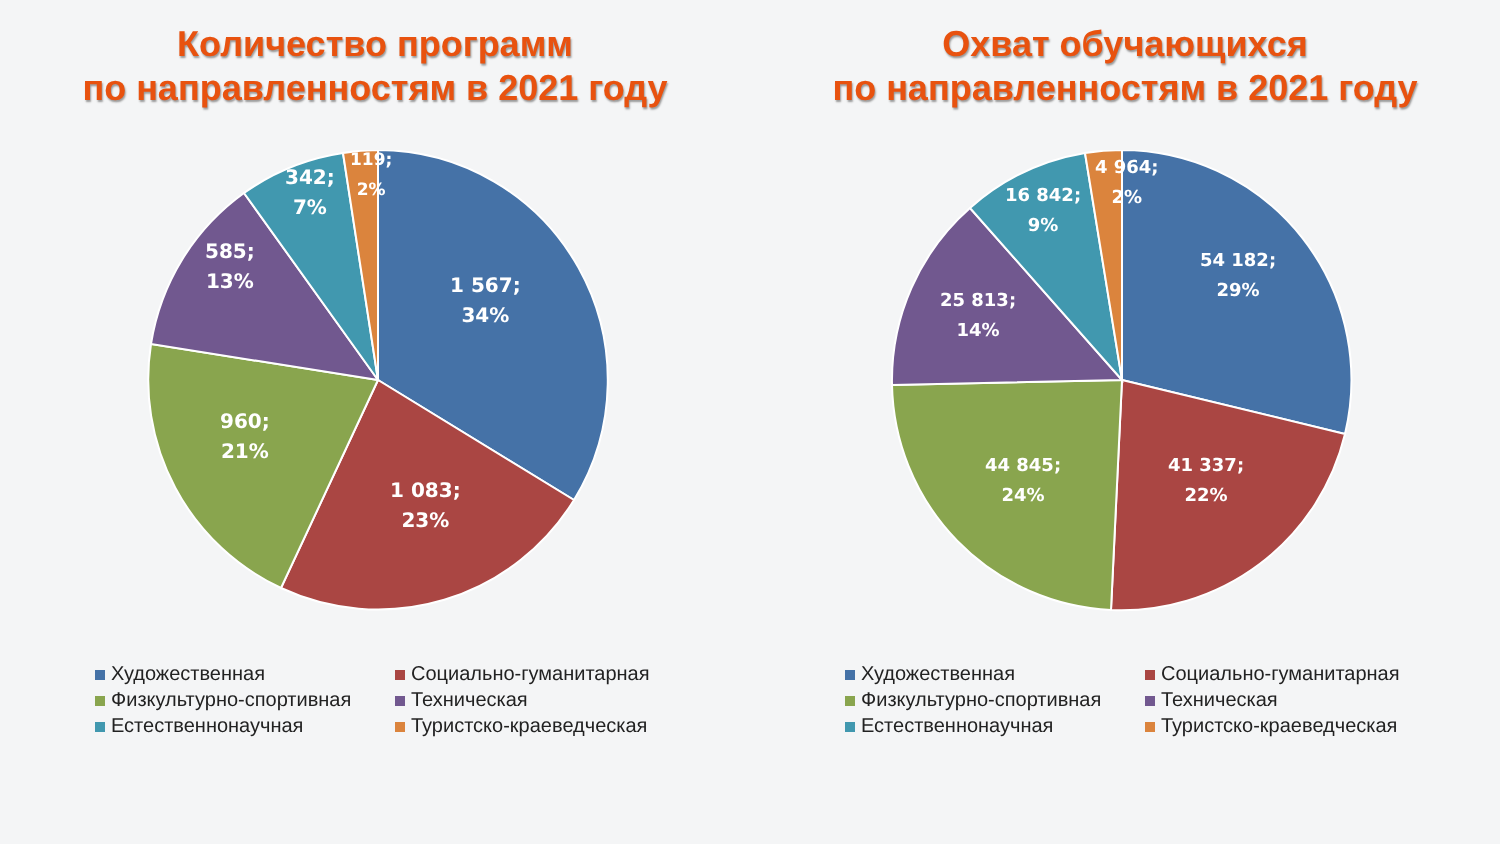Количество программ
по направленностям в 2021 году
1 567;
34%
1 083;
23%
960;
21%
585;
13%
342;
7%
119;
2%
Художественная
Социально-гуманитарная
Физкультурно-спортивная
Техническая
Естественнонаучная
Туристско-краеведческая
Охват обучающихся
по направленностям в 2021 году
54 182;
29%
41 337;
22%
44 845;
24%
25 813;
14%
16 842;
9%
4 964;
2%
Художественная
Социально-гуманитарная
Физкультурно-спортивная
Техническая
Естественнонаучная
Туристско-краеведческая